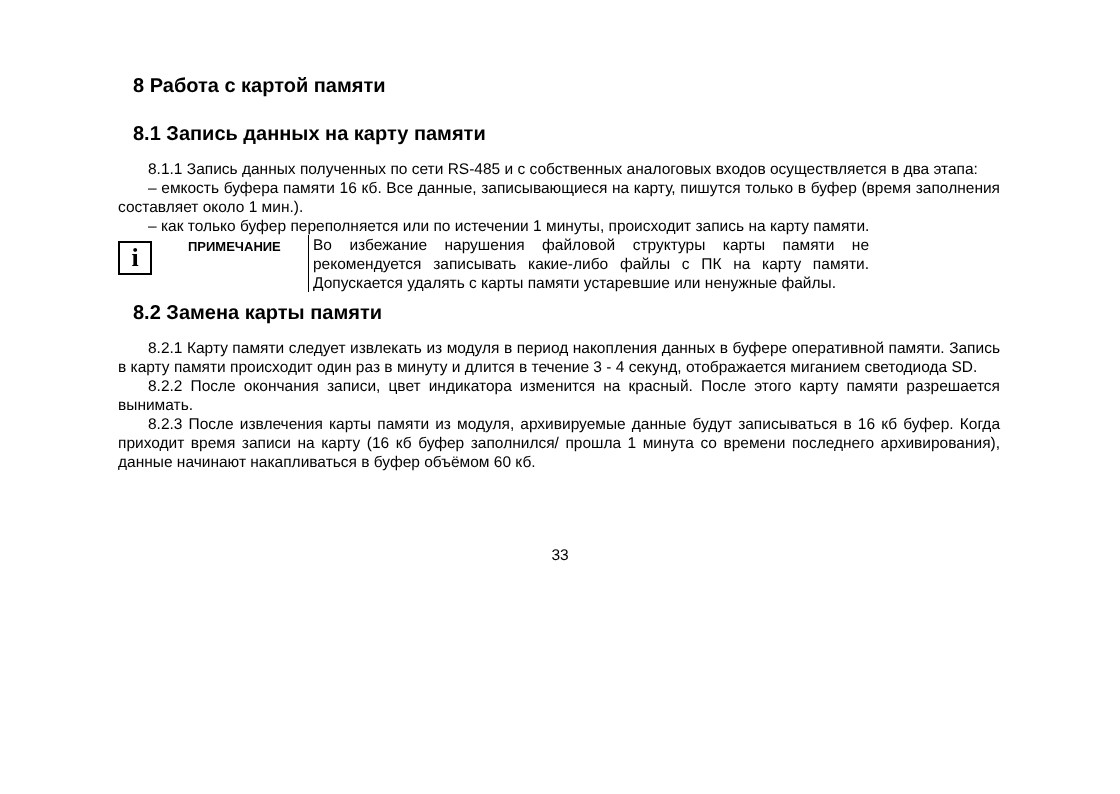8 Работа с картой памяти
8.1 Запись данных на карту памяти
8.1.1 Запись данных полученных по сети RS-485 и с собственных аналоговых входов осуществляется в два этапа:
– емкость буфера памяти 16 кб. Все данные, записывающиеся на карту, пишутся только в буфер (время заполнения составляет около 1 мин.).
– как только буфер переполняется или по истечении 1 минуты, происходит запись на карту памяти.
i
ПРИМЕЧАНИЕ
Во избежание нарушения файловой структуры карты памяти не рекомендуется записывать какие-либо файлы с ПК на карту памяти. Допускается удалять с карты памяти устаревшие или ненужные файлы.
8.2 Замена карты памяти
8.2.1 Карту памяти следует извлекать из модуля в период накопления данных в буфере оперативной памяти. Запись в карту памяти происходит один раз в минуту и длится в течение 3 - 4 секунд, отображается миганием светодиода SD.
8.2.2 После окончания записи, цвет индикатора изменится на красный. После этого карту памяти разрешается вынимать.
8.2.3 После извлечения карты памяти из модуля, архивируемые данные будут записываться в 16 кб буфер. Когда приходит время записи на карту (16 кб буфер заполнился/ прошла 1 минута со времени последнего архивирования), данные начинают накапливаться в буфер объёмом 60 кб.
33